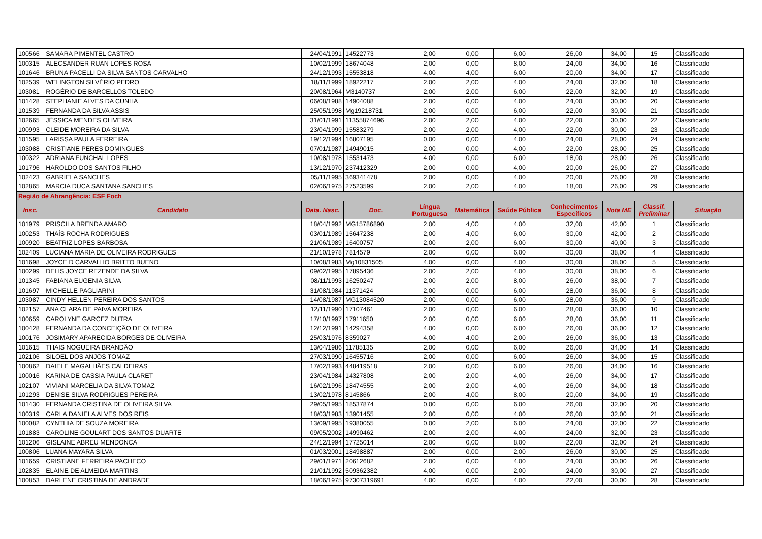| 100566 | SAMARA PIMENTEL CASTRO | 24/04/1991 | 14522773 | 2,00 | 0,00 | 6,00 | 26,00 | 34,00 | 15 | Classificado |
| 100315 | ALECSANDER RUAN LOPES ROSA | 10/02/1999 | 18674048 | 2,00 | 0,00 | 8,00 | 24,00 | 34,00 | 16 | Classificado |
| 101646 | BRUNA PACELLI DA SILVA SANTOS CARVALHO | 24/12/1993 | 15553818 | 4,00 | 4,00 | 6,00 | 20,00 | 34,00 | 17 | Classificado |
| 102539 | WELINGTON SILVÉRIO PEDRO | 18/11/1999 | 18922217 | 2,00 | 2,00 | 4,00 | 24,00 | 32,00 | 18 | Classificado |
| 103081 | ROGÉRIO DE BARCELLOS TOLEDO | 20/08/1964 | M3140737 | 2,00 | 2,00 | 6,00 | 22,00 | 32,00 | 19 | Classificado |
| 101428 | STEPHANIE ALVES DA CUNHA | 06/08/1988 | 14904088 | 2,00 | 0,00 | 4,00 | 24,00 | 30,00 | 20 | Classificado |
| 101539 | FERNANDA DA SILVA ASSIS | 25/05/1998 | Mg19218731 | 2,00 | 0,00 | 6,00 | 22,00 | 30,00 | 21 | Classificado |
| 102665 | JÉSSICA MENDES OLIVEIRA | 31/01/1991 | 11355874696 | 2,00 | 2,00 | 4,00 | 22,00 | 30,00 | 22 | Classificado |
| 100993 | CLEIDE MOREIRA DA SILVA | 23/04/1999 | 15583279 | 2,00 | 2,00 | 4,00 | 22,00 | 30,00 | 23 | Classificado |
| 101595 | LARISSA PAULA FERREIRA | 19/12/1994 | 16807195 | 0,00 | 0,00 | 4,00 | 24,00 | 28,00 | 24 | Classificado |
| 103088 | CRISTIANE PERES DOMINGUES | 07/01/1987 | 14949015 | 2,00 | 0,00 | 4,00 | 22,00 | 28,00 | 25 | Classificado |
| 100322 | ADRIANA FUNCHAL LOPES | 10/08/1978 | 15531473 | 4,00 | 0,00 | 6,00 | 18,00 | 28,00 | 26 | Classificado |
| 101796 | HAROLDO DOS SANTOS FILHO | 13/12/1970 | 237412329 | 2,00 | 0,00 | 4,00 | 20,00 | 26,00 | 27 | Classificado |
| 102423 | GABRIELA SANCHES | 05/11/1995 | 369341478 | 2,00 | 0,00 | 4,00 | 20,00 | 26,00 | 28 | Classificado |
| 102865 | MARCIA DUCA SANTANA SANCHES | 02/06/1975 | 27523599 | 2,00 | 2,00 | 4,00 | 18,00 | 26,00 | 29 | Classificado |
| Região de Abrangência: ESF Foch | | | | | | | | | | |
| Insc. | Candidato | Data. Nasc. | Doc. | Língua Portuguesa | Matemática | Saúde Pública | Conhecimentos Específicos | Nota ME | Classif. Preliminar | Situação |
| 101979 | PRISCILA BRENDA AMARO | 18/04/1992 | MG15786890 | 2,00 | 4,00 | 4,00 | 32,00 | 42,00 | 1 | Classificado |
| 100253 | THAÍS ROCHA RODRIGUES | 03/01/1989 | 15647238 | 2,00 | 4,00 | 6,00 | 30,00 | 42,00 | 2 | Classificado |
| 100920 | BEATRIZ LOPES BARBOSA | 21/06/1989 | 16400757 | 2,00 | 2,00 | 6,00 | 30,00 | 40,00 | 3 | Classificado |
| 102409 | LUCIANA MARIA DE OLIVEIRA RODRIGUES | 21/10/1978 | 7814579 | 2,00 | 0,00 | 6,00 | 30,00 | 38,00 | 4 | Classificado |
| 101698 | JOYCE D CARVALHO BRITTO BUENO | 10/08/1983 | Mg10831505 | 4,00 | 0,00 | 4,00 | 30,00 | 38,00 | 5 | Classificado |
| 100299 | DELIS JOYCE REZENDE DA SILVA | 09/02/1995 | 17895436 | 2,00 | 2,00 | 4,00 | 30,00 | 38,00 | 6 | Classificado |
| 101345 | FABIANA EUGENIA SILVA | 08/11/1993 | 16250247 | 2,00 | 2,00 | 8,00 | 26,00 | 38,00 | 7 | Classificado |
| 101697 | MICHELLE PAGLIARINI | 31/08/1984 | 11371424 | 2,00 | 0,00 | 6,00 | 28,00 | 36,00 | 8 | Classificado |
| 103087 | CINDY HELLEN PEREIRA DOS SANTOS | 14/08/1987 | MG13084520 | 2,00 | 0,00 | 6,00 | 28,00 | 36,00 | 9 | Classificado |
| 102157 | ANA CLARA DE PAIVA MOREIRA | 12/11/1990 | 17107461 | 2,00 | 0,00 | 6,00 | 28,00 | 36,00 | 10 | Classificado |
| 100659 | CAROLYNE GARCEZ DUTRA | 17/10/1997 | 17911650 | 2,00 | 0,00 | 6,00 | 28,00 | 36,00 | 11 | Classificado |
| 100428 | FERNANDA DA CONCEIÇÃO DE OLIVEIRA | 12/12/1991 | 14294358 | 4,00 | 0,00 | 6,00 | 26,00 | 36,00 | 12 | Classificado |
| 100176 | JOSIMARY APARECIDA BORGES DE OLIVEIRA | 25/03/1976 | 8359027 | 4,00 | 4,00 | 2,00 | 26,00 | 36,00 | 13 | Classificado |
| 101615 | THAIS NOGUEIRA BRANDÃO | 13/04/1986 | 11785135 | 2,00 | 0,00 | 6,00 | 26,00 | 34,00 | 14 | Classificado |
| 102106 | SILOEL DOS ANJOS TOMAZ | 27/03/1990 | 16455716 | 2,00 | 0,00 | 6,00 | 26,00 | 34,00 | 15 | Classificado |
| 100862 | DAIELE MAGALHÃES CALDEIRAS | 17/02/1993 | 448419518 | 2,00 | 0,00 | 6,00 | 26,00 | 34,00 | 16 | Classificado |
| 100016 | KARINA DE CASSIA PAULA CLARET | 23/04/1984 | 14327808 | 2,00 | 2,00 | 4,00 | 26,00 | 34,00 | 17 | Classificado |
| 102107 | VIVIANI MARCELIA DA SILVA TOMAZ | 16/02/1996 | 18474555 | 2,00 | 2,00 | 4,00 | 26,00 | 34,00 | 18 | Classificado |
| 101293 | DENISE SILVA RODRIGUES PEREIRA | 13/02/1978 | 8145866 | 2,00 | 4,00 | 8,00 | 20,00 | 34,00 | 19 | Classificado |
| 101430 | FERNANDA CRISTINA DE OLIVEIRA SILVA | 29/05/1995 | 18537874 | 0,00 | 0,00 | 6,00 | 26,00 | 32,00 | 20 | Classificado |
| 100319 | CARLA DANIELA ALVES DOS REIS | 18/03/1983 | 13901455 | 2,00 | 0,00 | 4,00 | 26,00 | 32,00 | 21 | Classificado |
| 100082 | CYNTHIA DE SOUZA MOREIRA | 13/09/1995 | 19380055 | 0,00 | 2,00 | 6,00 | 24,00 | 32,00 | 22 | Classificado |
| 101883 | CAROLINE GOULART DOS SANTOS DUARTE | 09/05/2002 | 14990462 | 2,00 | 2,00 | 4,00 | 24,00 | 32,00 | 23 | Classificado |
| 101206 | GISLAINE ABREU MENDONCA | 24/12/1994 | 17725014 | 2,00 | 0,00 | 8,00 | 22,00 | 32,00 | 24 | Classificado |
| 100806 | LUANA MAYARA SILVA | 01/03/2001 | 18498887 | 2,00 | 0,00 | 2,00 | 26,00 | 30,00 | 25 | Classificado |
| 101659 | CRISTIANE FERREIRA PACHECO | 29/01/1971 | 20612682 | 2,00 | 0,00 | 4,00 | 24,00 | 30,00 | 26 | Classificado |
| 102835 | ELAINE DE ALMEIDA MARTINS | 21/01/1992 | 509362382 | 4,00 | 0,00 | 2,00 | 24,00 | 30,00 | 27 | Classificado |
| 100853 | DARLENE CRISTINA DE ANDRADE | 18/06/1975 | 97307319691 | 4,00 | 0,00 | 4,00 | 22,00 | 30,00 | 28 | Classificado |